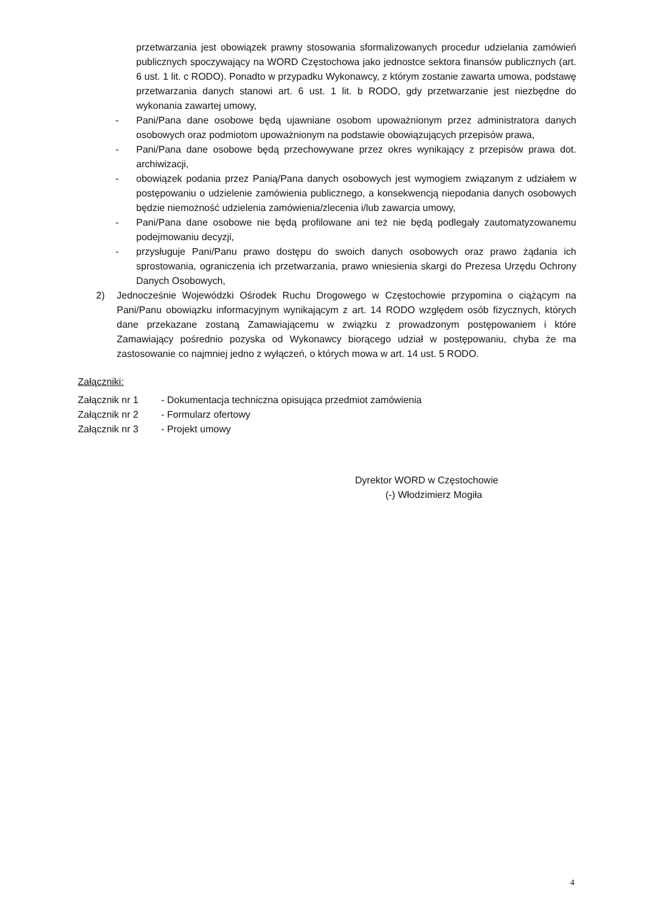przetwarzania jest obowiązek prawny stosowania sformalizowanych procedur udzielania zamówień publicznych spoczywający na WORD Częstochowa jako jednostce sektora finansów publicznych (art. 6 ust. 1 lit. c RODO). Ponadto w przypadku Wykonawcy, z którym zostanie zawarta umowa, podstawę przetwarzania danych stanowi art. 6 ust. 1 lit. b RODO, gdy przetwarzanie jest niezbędne do wykonania zawartej umowy,
- Pani/Pana dane osobowe będą ujawniane osobom upoważnionym przez administratora danych osobowych oraz podmiotom upoważnionym na podstawie obowiązujących przepisów prawa,
- Pani/Pana dane osobowe będą przechowywane przez okres wynikający z przepisów prawa dot. archiwizacji,
- obowiązek podania przez Panią/Pana danych osobowych jest wymogiem związanym z udziałem w postępowaniu o udzielenie zamówienia publicznego, a konsekwencją niepodania danych osobowych będzie niemożność udzielenia zamówienia/zlecenia i/lub zawarcia umowy,
- Pani/Pana dane osobowe nie będą profilowane ani też nie będą podlegały zautomatyzowanemu podejmowaniu decyzji,
- przysługuje Pani/Panu prawo dostępu do swoich danych osobowych oraz prawo żądania ich sprostowania, ograniczenia ich przetwarzania, prawo wniesienia skargi do Prezesa Urzędu Ochrony Danych Osobowych,
2) Jednocześnie Wojewódzki Ośrodek Ruchu Drogowego w Częstochowie przypomina o ciążącym na Pani/Panu obowiązku informacyjnym wynikającym z art. 14 RODO względem osób fizycznych, których dane przekazane zostaną Zamawiającemu w związku z prowadzonym postępowaniem i które Zamawiający pośrednio pozyska od Wykonawcy biorącego udział w postępowaniu, chyba że ma zastosowanie co najmniej jedno z wyłączeń, o których mowa w art. 14 ust. 5 RODO.
Załączniki:
Załącznik nr 1 - Dokumentacja techniczna opisująca przedmiot zamówienia
Załącznik nr 2 - Formularz ofertowy
Załącznik nr 3 - Projekt umowy
Dyrektor WORD w Częstochowie
(-) Włodzimierz Mogiła
4